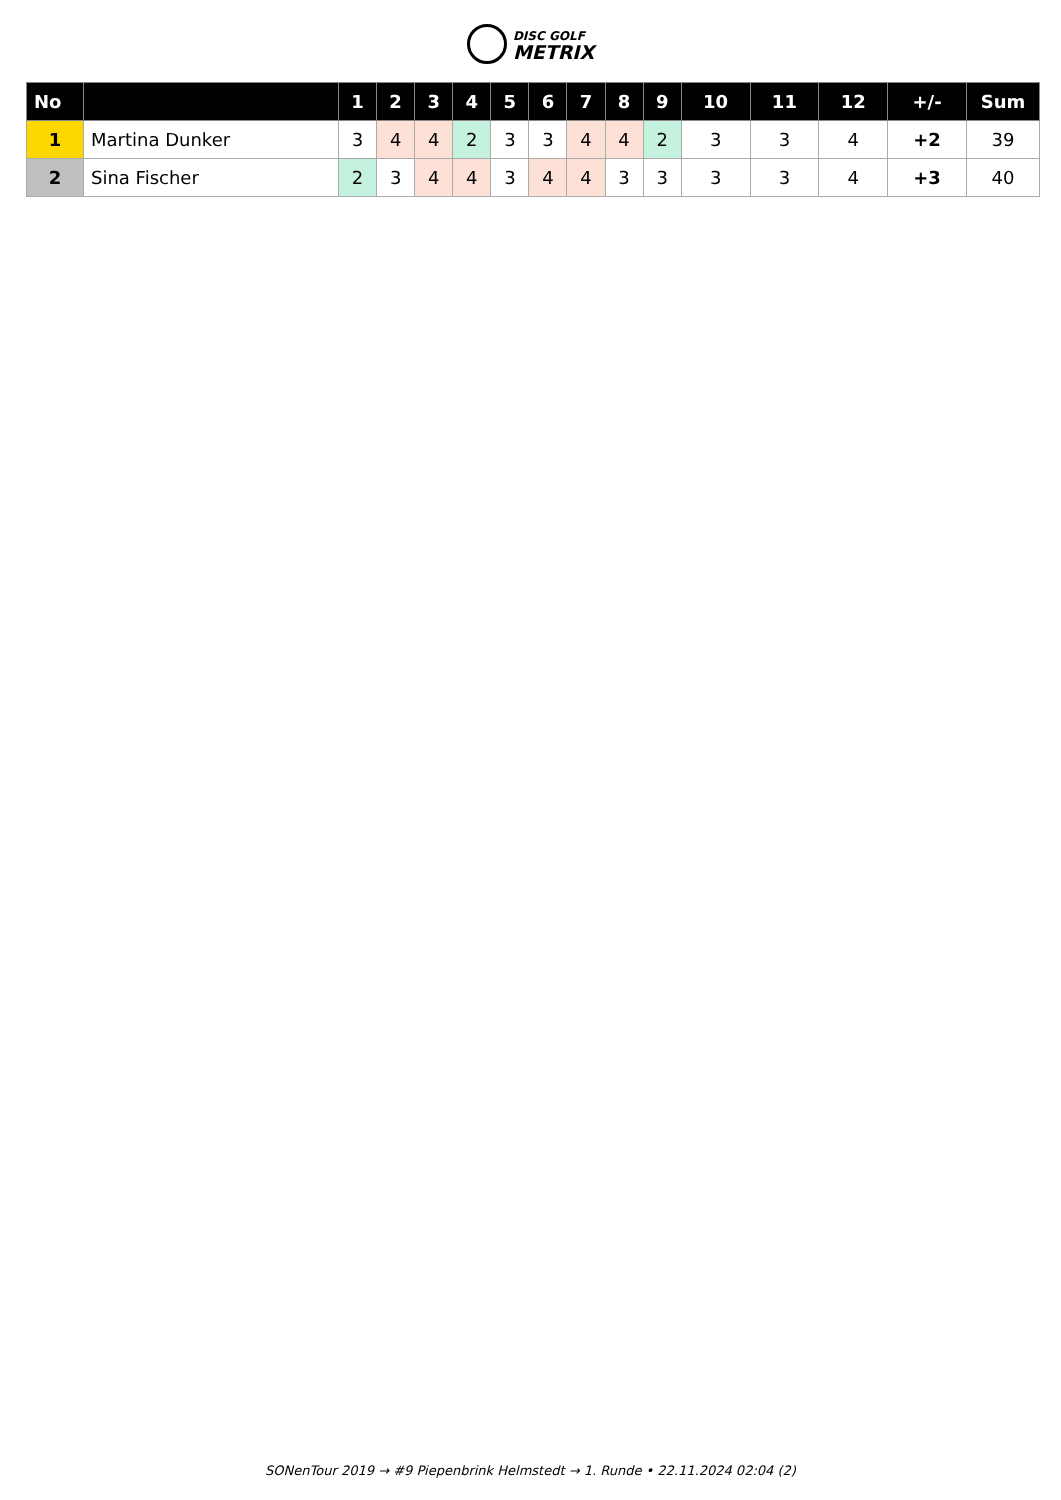DISC GOLF
METRIX
| No | | 1 | 2 | 3 | 4 | 5 | 6 | 7 | 8 | 9 | 10 | 11 | 12 | +/- | Sum |
| --- | --- | --- | --- | --- | --- | --- | --- | --- | --- | --- | --- | --- | --- | --- | --- |
| 1 | Martina Dunker | 3 | 4 | 4 | 2 | 3 | 3 | 4 | 4 | 2 | 3 | 3 | 4 | +2 | 39 |
| 2 | Sina Fischer | 2 | 3 | 4 | 4 | 3 | 4 | 4 | 3 | 3 | 3 | 3 | 4 | +3 | 40 |
SONenTour 2019 → #9 Piepenbrink Helmstedt → 1. Runde • 22.11.2024 02:04 (2)